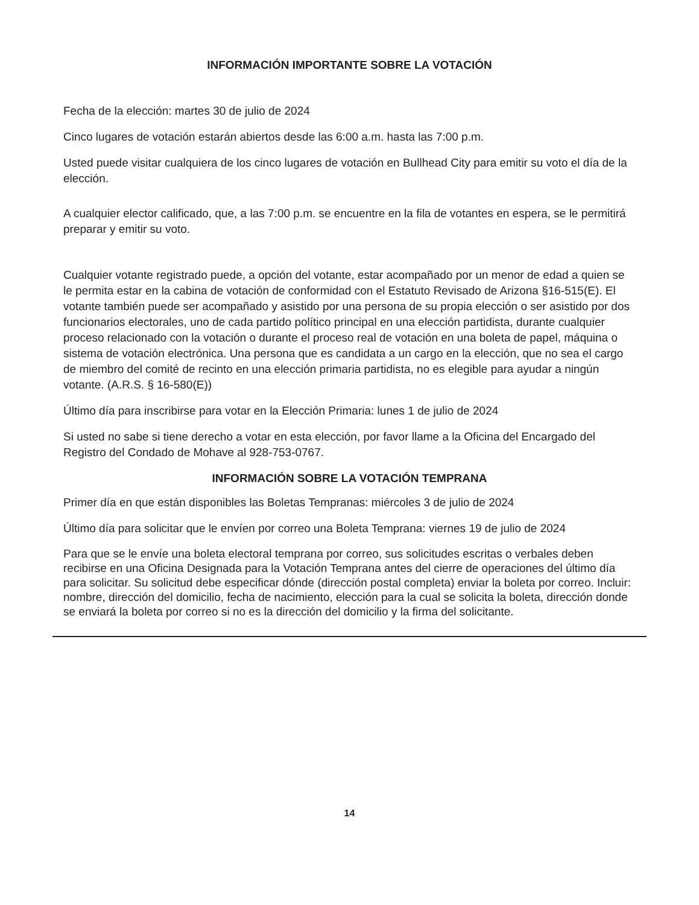INFORMACIÓN IMPORTANTE SOBRE LA VOTACIÓN
Fecha de la elección: martes 30 de julio de 2024
Cinco lugares de votación estarán abiertos desde las 6:00 a.m. hasta las 7:00 p.m.
Usted puede visitar cualquiera de los cinco lugares de votación en Bullhead City para emitir su voto el día de la elección.
A cualquier elector calificado, que, a las 7:00 p.m. se encuentre en la fila de votantes en espera, se le permitirá preparar y emitir su voto.
Cualquier votante registrado puede, a opción del votante, estar acompañado por un menor de edad a quien se le permita estar en la cabina de votación de conformidad con el Estatuto Revisado de Arizona §16-515(E). El votante también puede ser acompañado y asistido por una persona de su propia elección o ser asistido por dos funcionarios electorales, uno de cada partido político principal en una elección partidista, durante cualquier proceso relacionado con la votación o durante el proceso real de votación en una boleta de papel, máquina o sistema de votación electrónica. Una persona que es candidata a un cargo en la elección, que no sea el cargo de miembro del comité de recinto en una elección primaria partidista, no es elegible para ayudar a ningún votante. (A.R.S. § 16-580(E))
Último día para inscribirse para votar en la Elección Primaria: lunes 1 de julio de 2024
Si usted no sabe si tiene derecho a votar en esta elección, por favor llame a la Oficina del Encargado del Registro del Condado de Mohave al 928-753-0767.
INFORMACIÓN SOBRE LA VOTACIÓN TEMPRANA
Primer día en que están disponibles las Boletas Tempranas: miércoles 3 de julio de 2024
Último día para solicitar que le envíen por correo una Boleta Temprana: viernes 19 de julio de 2024
Para que se le envíe una boleta electoral temprana por correo, sus solicitudes escritas o verbales deben recibirse en una Oficina Designada para la Votación Temprana antes del cierre de operaciones del último día para solicitar. Su solicitud debe especificar dónde (dirección postal completa) enviar la boleta por correo. Incluir: nombre, dirección del domicilio, fecha de nacimiento, elección para la cual se solicita la boleta, dirección donde se enviará la boleta por correo si no es la dirección del domicilio y la firma del solicitante.
14